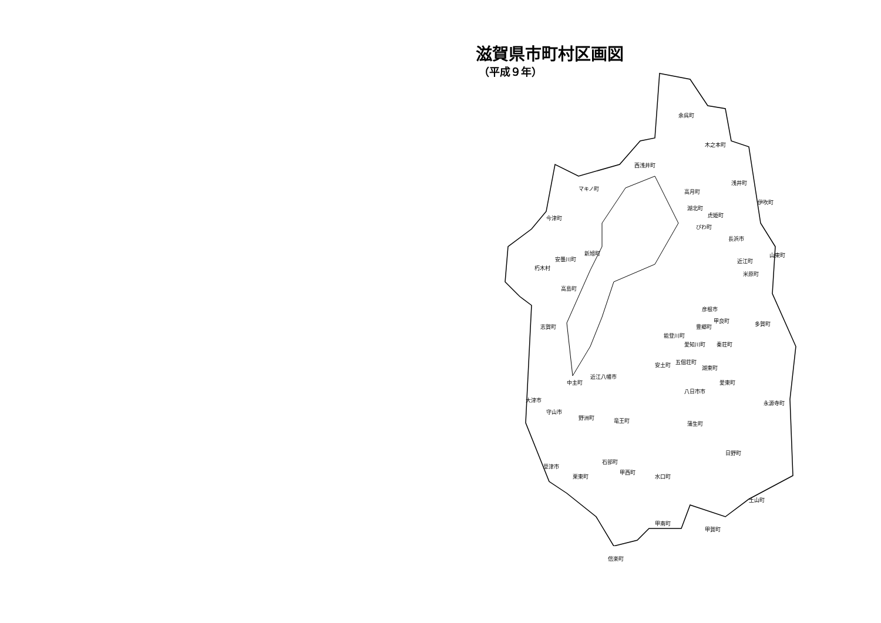滋賀県市町村区画図
（平成９年）
余呉町
木之本町
西浅井町
マキノ町
浅井町
高月町
伊吹町
湖北町
虎姫町
びわ町
今津町
長浜市
新旭町
安曇川町 近江町
山東町
朽木村
米原町
高島町
彦根市
多賀町 志賀町
甲良町
豊郷町
能登川町
愛知川町 秦荘町
五個荘町 安土町 湖東町
近江八幡市
中主町 愛東町
八日市市
大津市 永源寺町
守山市
野洲町 竜王町 蒲生町
日野町
石部町
草津市
甲西町
栗東町 水口町
土山町
甲南町
甲賀町
信楽町